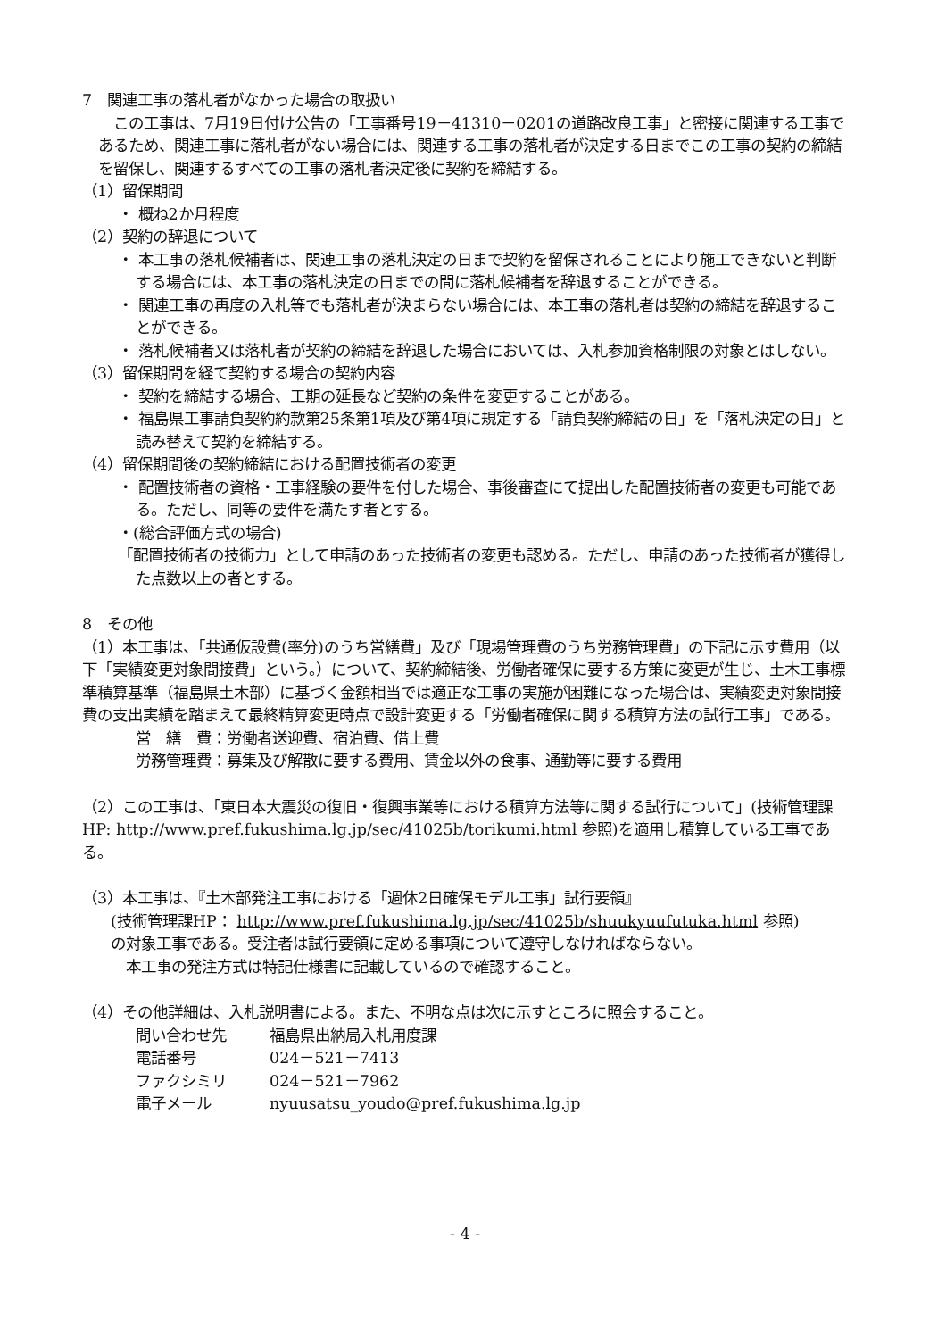7　関連工事の落札者がなかった場合の取扱い
　この工事は、7月19日付け公告の「工事番号19－41310－0201の道路改良工事」と密接に関連する工事であるため、関連工事に落札者がない場合には、関連する工事の落札者が決定する日までこの工事の契約の締結を留保し、関連するすべての工事の落札者決定後に契約を締結する。
（1）留保期間
・ 概ね2か月程度
（2）契約の辞退について
・ 本工事の落札候補者は、関連工事の落札決定の日まで契約を留保されることにより施工できないと判断する場合には、本工事の落札決定の日までの間に落札候補者を辞退することができる。
・ 関連工事の再度の入札等でも落札者が決まらない場合には、本工事の落札者は契約の締結を辞退することができる。
・ 落札候補者又は落札者が契約の締結を辞退した場合においては、入札参加資格制限の対象とはしない。
（3）留保期間を経て契約する場合の契約内容
・ 契約を締結する場合、工期の延長など契約の条件を変更することがある。
・ 福島県工事請負契約約款第25条第1項及び第4項に規定する「請負契約締結の日」を「落札決定の日」と読み替えて契約を締結する。
（4）留保期間後の契約締結における配置技術者の変更
・ 配置技術者の資格・工事経験の要件を付した場合、事後審査にて提出した配置技術者の変更も可能である。ただし、同等の要件を満たす者とする。
・(総合評価方式の場合)
「配置技術者の技術力」として申請のあった技術者の変更も認める。ただし、申請のあった技術者が獲得した点数以上の者とする。
8　その他
（1）本工事は、「共通仮設費(率分)のうち営繕費」及び「現場管理費のうち労務管理費」の下記に示す費用（以下「実績変更対象間接費」という。）について、契約締結後、労働者確保に要する方策に変更が生じ、土木工事標準積算基準（福島県土木部）に基づく金額相当では適正な工事の実施が困難になった場合は、実績変更対象間接費の支出実績を踏まえて最終精算変更時点で設計変更する「労働者確保に関する積算方法の試行工事」である。
営　繕　費：労働者送迎費、宿泊費、借上費
労務管理費：募集及び解散に要する費用、賃金以外の食事、通勤等に要する費用
（2）この工事は、「東日本大震災の復旧・復興事業等における積算方法等に関する試行について」(技術管理課HP: http://www.pref.fukushima.lg.jp/sec/41025b/torikumi.html 参照)を適用し積算している工事である。
（3）本工事は、『土木部発注工事における「週休2日確保モデル工事」試行要領』
(技術管理課HP： http://www.pref.fukushima.lg.jp/sec/41025b/shuukyuufutuka.html 参照)
の対象工事である。受注者は試行要領に定める事項について遵守しなければならない。
　本工事の発注方式は特記仕様書に記載しているので確認すること。
（4）その他詳細は、入札説明書による。また、不明な点は次に示すところに照会すること。
問い合わせ先 福島県出納局入札用度課
電話番号 024－521－7413
ファクシミリ 024－521－7962
電子メール nyuusatsu_youdo@pref.fukushima.lg.jp
- 4 -